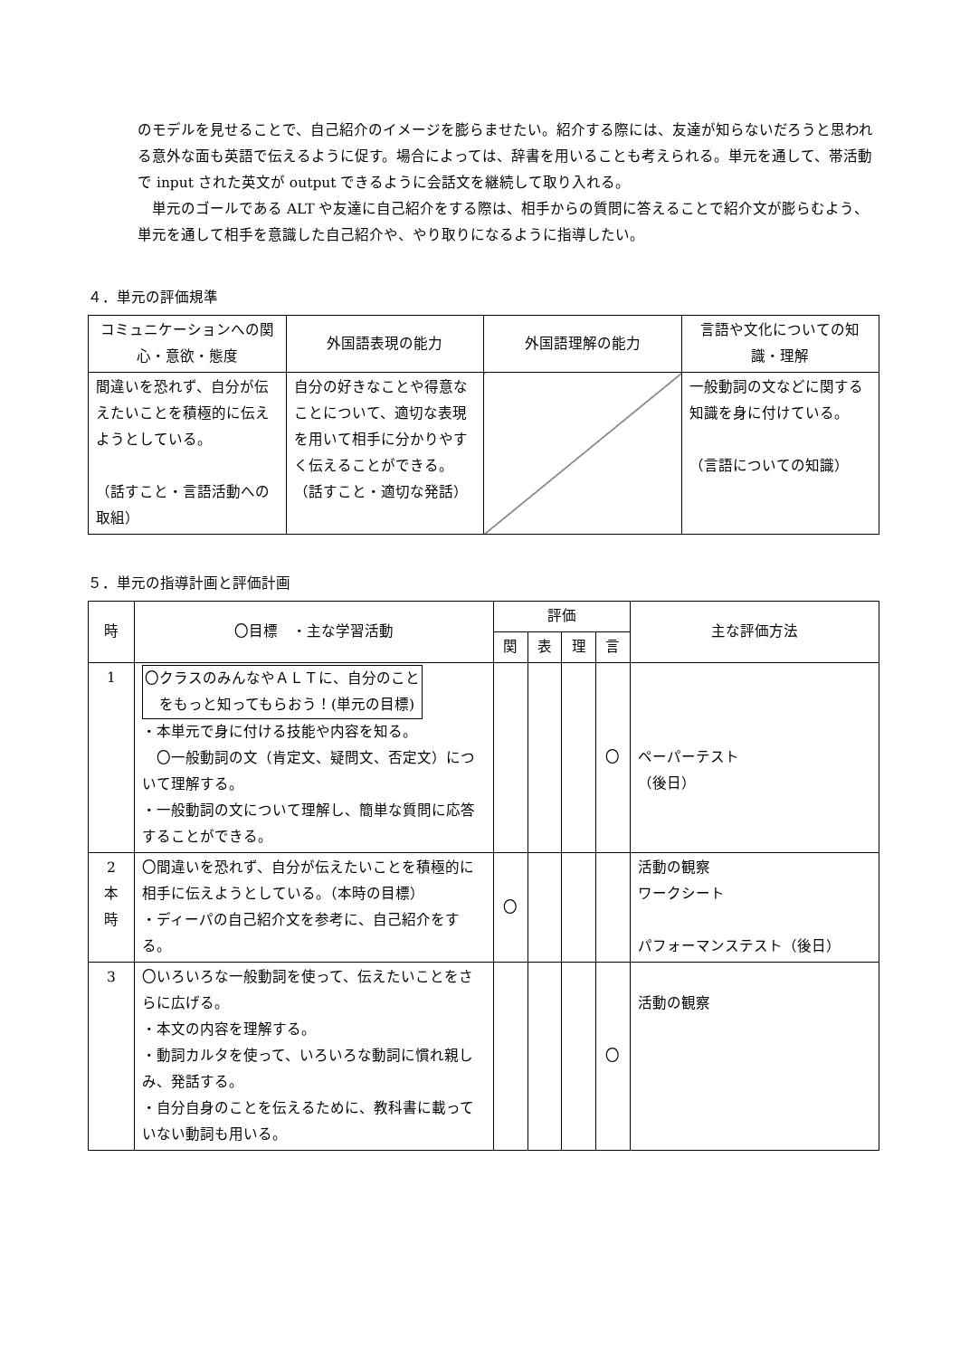のモデルを見せることで、自己紹介のイメージを膨らませたい。紹介する際には、友達が知らないだろうと思われる意外な面も英語で伝えるように促す。場合によっては、辞書を用いることも考えられる。単元を通して、帯活動で input された英文が output できるように会話文を継続して取り入れる。
　単元のゴールである ALT や友達に自己紹介をする際は、相手からの質問に答えることで紹介文が膨らむよう、単元を通して相手を意識した自己紹介や、やり取りになるように指導したい。
４．単元の評価規準
| コミュニケーションへの関心・意欲・態度 | 外国語表現の能力 | 外国語理解の能力 | 言語や文化についての知識・理解 |
| 間違いを恐れず、自分が伝えたいことを積極的に伝えようとしている。 （話すこと・言語活動への取組） | 自分の好きなことや得意なことについて、適切な表現を用いて相手に分かりやすく伝えることができる。 （話すこと・適切な発話） | | 一般動詞の文などに関する知識を身に付けている。 （言語についての知識） |
５．単元の指導計画と評価計画
| 時 | 〇目標 ・主な学習活動 | 評価 | | | | 主な評価方法 |
| --- | --- | --- | --- | --- | --- | --- |
| | | 関 | 表 | 理 | 言 | |
| 1 | 〇クラスのみんなやＡＬＴに、自分のこと をもっと知ってもらおう！(単元の目標) ・本単元で身に付ける技能や内容を知る。 〇一般動詞の文（肯定文、疑問文、否定文）について理解する。 ・一般動詞の文について理解し、簡単な質問に応答することができる。 | | | | 〇 | ペーパーテスト （後日） |
| 2 本 時 | 〇間違いを恐れず、自分が伝えたいことを積極的に相手に伝えようとしている。（本時の目標） ・ディーパの自己紹介文を参考に、自己紹介をする。 | 〇 | | | | 活動の観察 ワークシート パフォーマンステスト（後日） |
| 3 | 〇いろいろな一般動詞を使って、伝えたいことをさらに広げる。 ・本文の内容を理解する。 ・動詞カルタを使って、いろいろな動詞に慣れ親しみ、発話する。 ・自分自身のことを伝えるために、教科書に載っていない動詞も用いる。 | | | | 〇 | 活動の観察 |